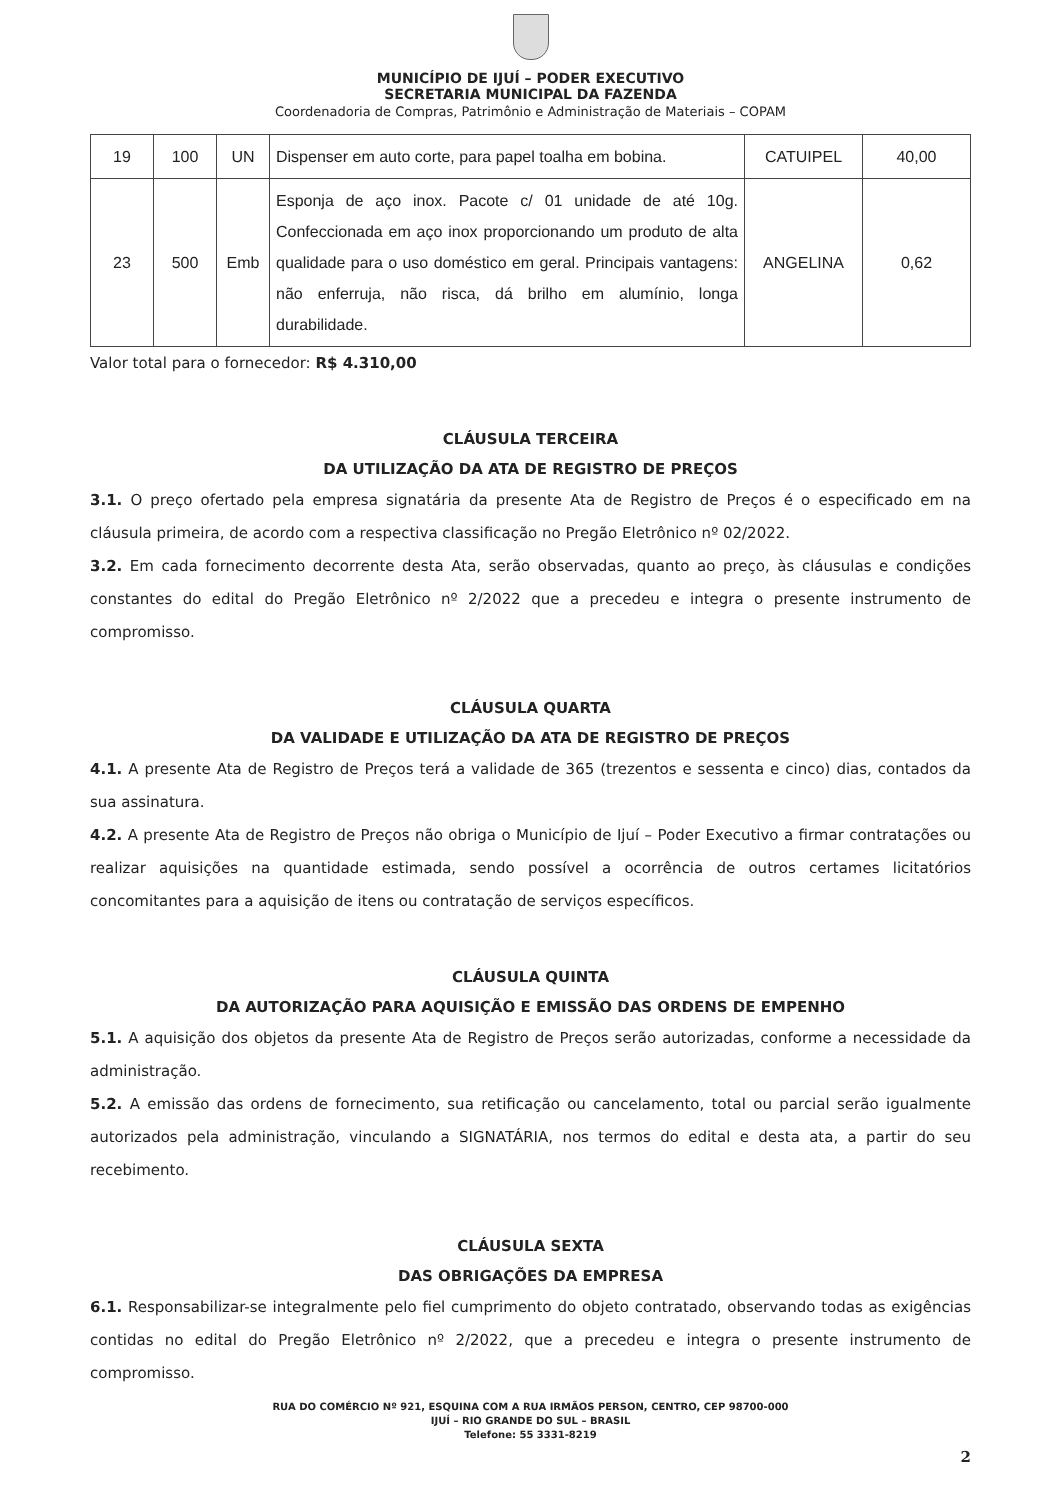MUNICÍPIO DE IJUÍ – PODER EXECUTIVO
SECRETARIA MUNICIPAL DA FAZENDA
Coordenadoria de Compras, Patrimônio e Administração de Materiais – COPAM
| 19 | 100 | UN | Dispenser em auto corte, para papel toalha em bobina. | CATUIPEL | 40,00 |
| 23 | 500 | Emb | Esponja de aço inox. Pacote c/ 01 unidade de até 10g. Confeccionada em aço inox proporcionando um produto de alta qualidade para o uso doméstico em geral. Principais vantagens: não enferruja, não risca, dá brilho em alumínio, longa durabilidade. | ANGELINA | 0,62 |
Valor total para o fornecedor: R$ 4.310,00
CLÁUSULA TERCEIRA
DA UTILIZAÇÃO DA ATA DE REGISTRO DE PREÇOS
3.1. O preço ofertado pela empresa signatária da presente Ata de Registro de Preços é o especificado em na cláusula primeira, de acordo com a respectiva classificação no Pregão Eletrônico nº 02/2022.
3.2. Em cada fornecimento decorrente desta Ata, serão observadas, quanto ao preço, às cláusulas e condições constantes do edital do Pregão Eletrônico nº 2/2022 que a precedeu e integra o presente instrumento de compromisso.
CLÁUSULA QUARTA
DA VALIDADE E UTILIZAÇÃO DA ATA DE REGISTRO DE PREÇOS
4.1. A presente Ata de Registro de Preços terá a validade de 365 (trezentos e sessenta e cinco) dias, contados da sua assinatura.
4.2. A presente Ata de Registro de Preços não obriga o Município de Ijuí – Poder Executivo a firmar contratações ou realizar aquisições na quantidade estimada, sendo possível a ocorrência de outros certames licitatórios concomitantes para a aquisição de itens ou contratação de serviços específicos.
CLÁUSULA QUINTA
DA AUTORIZAÇÃO PARA AQUISIÇÃO E EMISSÃO DAS ORDENS DE EMPENHO
5.1. A aquisição dos objetos da presente Ata de Registro de Preços serão autorizadas, conforme a necessidade da administração.
5.2. A emissão das ordens de fornecimento, sua retificação ou cancelamento, total ou parcial serão igualmente autorizados pela administração, vinculando a SIGNATÁRIA, nos termos do edital e desta ata, a partir do seu recebimento.
CLÁUSULA SEXTA
DAS OBRIGAÇÕES DA EMPRESA
6.1. Responsabilizar-se integralmente pelo fiel cumprimento do objeto contratado, observando todas as exigências contidas no edital do Pregão Eletrônico nº 2/2022, que a precedeu e integra o presente instrumento de compromisso.
RUA DO COMÉRCIO Nº 921, ESQUINA COM A RUA IRMÃOS PERSON, CENTRO, CEP 98700-000
IJUÍ – RIO GRANDE DO SUL – BRASIL
Telefone: 55 3331-8219
2